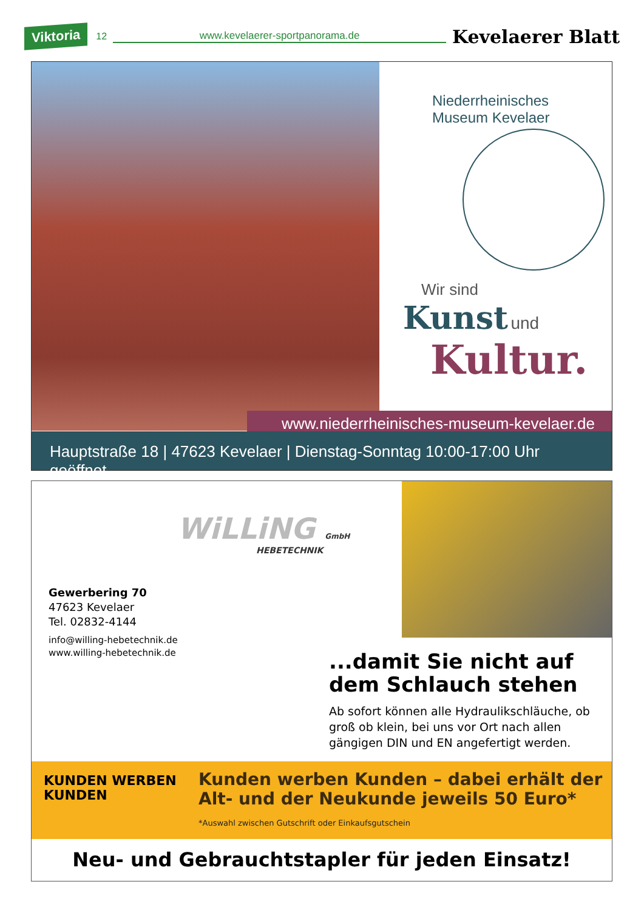Viktoria 12 www.kevelaerer-sportpanorama.de Kevelaerer Blatt
Niederrheinisches Museum Kevelaer
Wir sind
Kunst und
Kultur.
www.niederrheinisches-museum-kevelaer.de
Hauptstraße 18 | 47623 Kevelaer | Dienstag-Sonntag 10:00-17:00 Uhr geöffnet
WiLLiNG GmbH
HEBETECHNIK
Gewerbering 70
47623 Kevelaer
Tel. 02832-4144
info@willing-hebetechnik.de
www.willing-hebetechnik.de
...damit Sie nicht auf dem Schlauch stehen
Ab sofort können alle Hydraulikschläuche, ob groß ob klein, bei uns vor Ort nach allen gängigen DIN und EN angefertigt werden.
KUNDEN WERBEN
KUNDEN
Kunden werben Kunden – dabei erhält der Alt- und der Neukunde jeweils 50 Euro*
*Auswahl zwischen Gutschrift oder Einkaufsgutschein
Neu- und Gebrauchtstapler für jeden Einsatz!